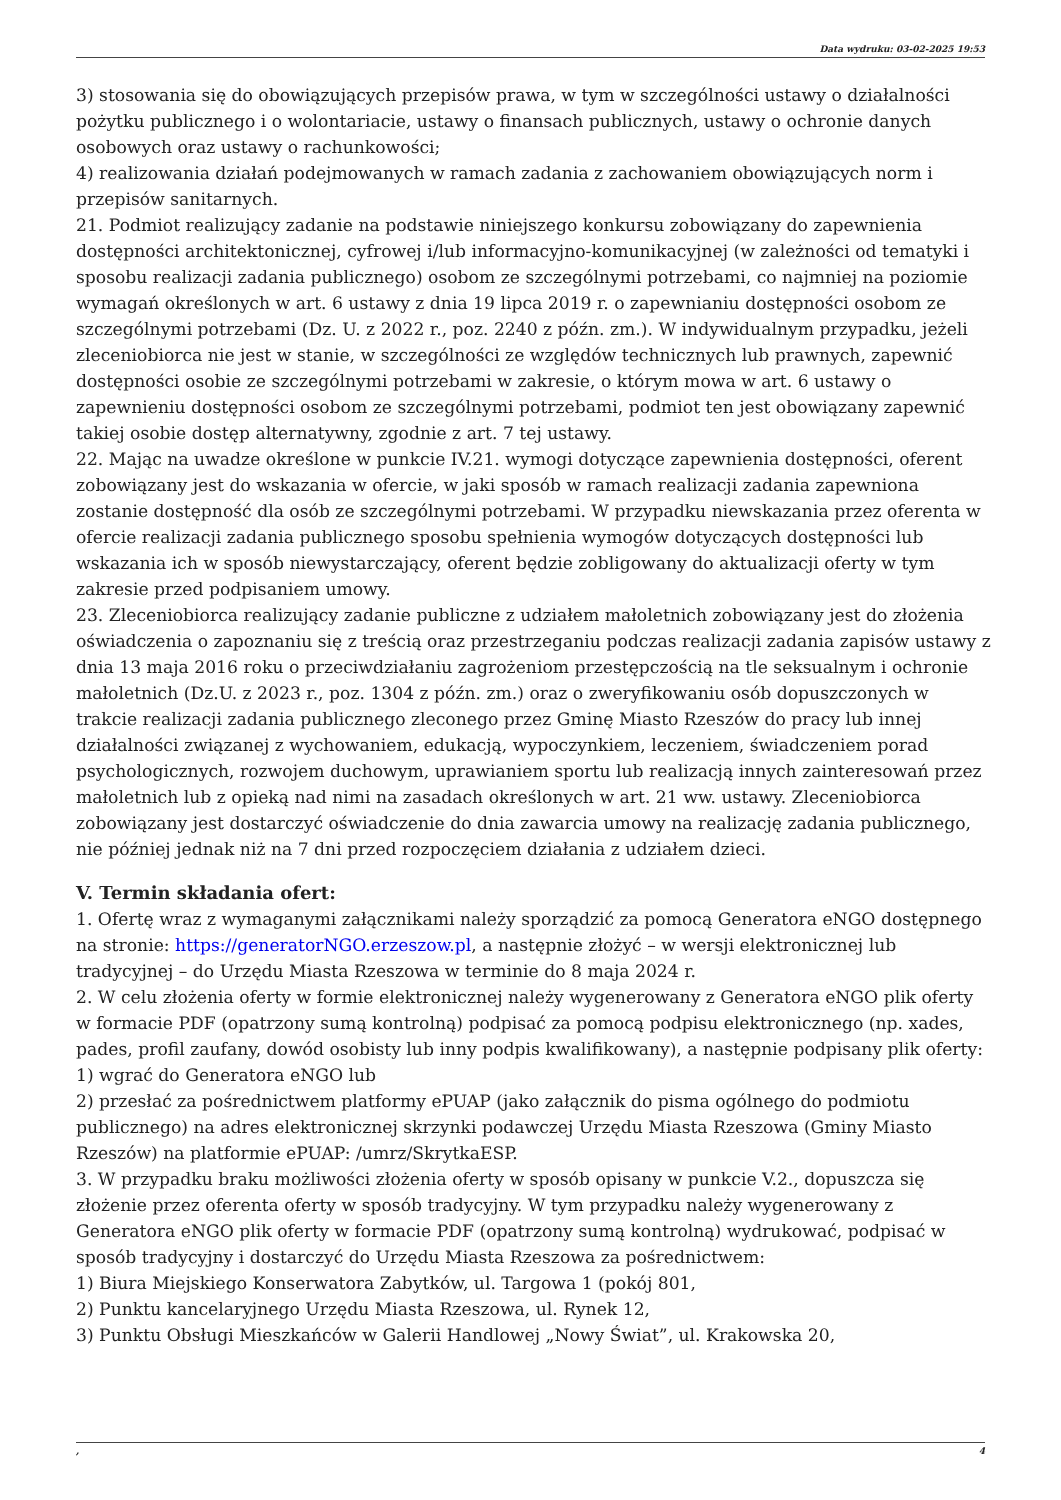Data wydruku: 03-02-2025 19:53
3) stosowania się do obowiązujących przepisów prawa, w tym w szczególności ustawy o działalności pożytku publicznego i o wolontariacie, ustawy o finansach publicznych, ustawy o ochronie danych osobowych oraz ustawy o rachunkowości;
4) realizowania działań podejmowanych w ramach zadania z zachowaniem obowiązujących norm i przepisów sanitarnych.
21. Podmiot realizujący zadanie na podstawie niniejszego konkursu zobowiązany do zapewnienia dostępności architektonicznej, cyfrowej i/lub informacyjno-komunikacyjnej (w zależności od tematyki i sposobu realizacji zadania publicznego) osobom ze szczególnymi potrzebami, co najmniej na poziomie wymagań określonych w art. 6 ustawy z dnia 19 lipca 2019 r. o zapewnianiu dostępności osobom ze szczególnymi potrzebami (Dz. U. z 2022 r., poz. 2240 z późn. zm.). W indywidualnym przypadku, jeżeli zleceniobiorca nie jest w stanie, w szczególności ze względów technicznych lub prawnych, zapewnić dostępności osobie ze szczególnymi potrzebami w zakresie, o którym mowa w art. 6 ustawy o zapewnieniu dostępności osobom ze szczególnymi potrzebami, podmiot ten jest obowiązany zapewnić takiej osobie dostęp alternatywny, zgodnie z art. 7 tej ustawy.
22. Mając na uwadze określone w punkcie IV.21. wymogi dotyczące zapewnienia dostępności, oferent zobowiązany jest do wskazania w ofercie, w jaki sposób w ramach realizacji zadania zapewniona zostanie dostępność dla osób ze szczególnymi potrzebami. W przypadku niewskazania przez oferenta w ofercie realizacji zadania publicznego sposobu spełnienia wymogów dotyczących dostępności lub wskazania ich w sposób niewystarczający, oferent będzie zobligowany do aktualizacji oferty w tym zakresie przed podpisaniem umowy.
23. Zleceniobiorca realizujący zadanie publiczne z udziałem małoletnich zobowiązany jest do złożenia oświadczenia o zapoznaniu się z treścią oraz przestrzeganiu podczas realizacji zadania zapisów ustawy z dnia 13 maja 2016 roku o przeciwdziałaniu zagrożeniom przestępczością na tle seksualnym i ochronie małoletnich (Dz.U. z 2023 r., poz. 1304 z późn. zm.) oraz o zweryfikowaniu osób dopuszczonych w trakcie realizacji zadania publicznego zleconego przez Gminę Miasto Rzeszów do pracy lub innej działalności związanej z wychowaniem, edukacją, wypoczynkiem, leczeniem, świadczeniem porad psychologicznych, rozwojem duchowym, uprawianiem sportu lub realizacją innych zainteresowań przez małoletnich lub z opieką nad nimi na zasadach określonych w art. 21 ww. ustawy. Zleceniobiorca zobowiązany jest dostarczyć oświadczenie do dnia zawarcia umowy na realizację zadania publicznego, nie później jednak niż na 7 dni przed rozpoczęciem działania z udziałem dzieci.
V. Termin składania ofert:
1. Ofertę wraz z wymaganymi załącznikami należy sporządzić za pomocą Generatora eNGO dostępnego na stronie: https://generatorNGO.erzeszow.pl, a następnie złożyć – w wersji elektronicznej lub tradycyjnej – do Urzędu Miasta Rzeszowa w terminie do 8 maja 2024 r.
2. W celu złożenia oferty w formie elektronicznej należy wygenerowany z Generatora eNGO plik oferty w formacie PDF (opatrzony sumą kontrolną) podpisać za pomocą podpisu elektronicznego (np. xades, pades, profil zaufany, dowód osobisty lub inny podpis kwalifikowany), a następnie podpisany plik oferty:
1) wgrać do Generatora eNGO lub
2) przesłać za pośrednictwem platformy ePUAP (jako załącznik do pisma ogólnego do podmiotu publicznego) na adres elektronicznej skrzynki podawczej Urzędu Miasta Rzeszowa (Gminy Miasto Rzeszów) na platformie ePUAP: /umrz/SkrytkaESP.
3. W przypadku braku możliwości złożenia oferty w sposób opisany w punkcie V.2., dopuszcza się złożenie przez oferenta oferty w sposób tradycyjny. W tym przypadku należy wygenerowany z Generatora eNGO plik oferty w formacie PDF (opatrzony sumą kontrolną) wydrukować, podpisać w sposób tradycyjny i dostarczyć do Urzędu Miasta Rzeszowa za pośrednictwem:
1) Biura Miejskiego Konserwatora Zabytków, ul. Targowa 1 (pokój 801,
2) Punktu kancelaryjnego Urzędu Miasta Rzeszowa, ul. Rynek 12,
3) Punktu Obsługi Mieszkańców w Galerii Handlowej „Nowy Świat”, ul. Krakowska 20,
, 4